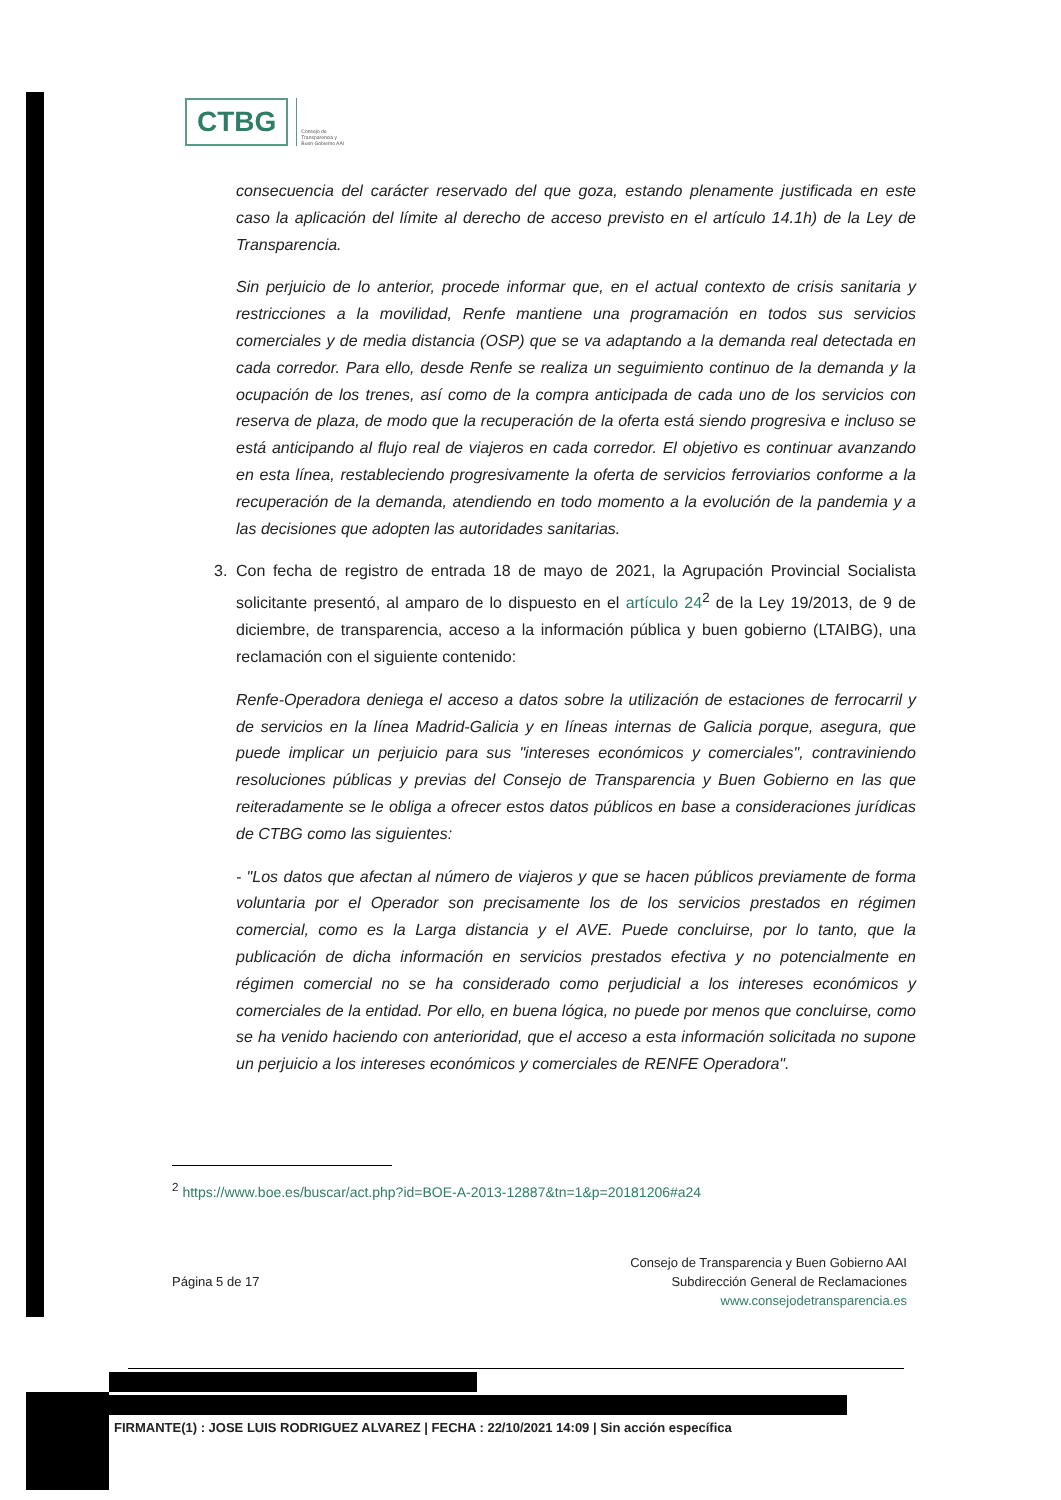CTBG
Consejo de
Transparencia y
Buen Gobierno AAI
consecuencia del carácter reservado del que goza, estando plenamente justificada en este caso la aplicación del límite al derecho de acceso previsto en el artículo 14.1h) de la Ley de Transparencia.
Sin perjuicio de lo anterior, procede informar que, en el actual contexto de crisis sanitaria y restricciones a la movilidad, Renfe mantiene una programación en todos sus servicios comerciales y de media distancia (OSP) que se va adaptando a la demanda real detectada en cada corredor. Para ello, desde Renfe se realiza un seguimiento continuo de la demanda y la ocupación de los trenes, así como de la compra anticipada de cada uno de los servicios con reserva de plaza, de modo que la recuperación de la oferta está siendo progresiva e incluso se está anticipando al flujo real de viajeros en cada corredor. El objetivo es continuar avanzando en esta línea, restableciendo progresivamente la oferta de servicios ferroviarios conforme a la recuperación de la demanda, atendiendo en todo momento a la evolución de la pandemia y a las decisiones que adopten las autoridades sanitarias.
3. Con fecha de registro de entrada 18 de mayo de 2021, la Agrupación Provincial Socialista solicitante presentó, al amparo de lo dispuesto en el artículo 24<sup>2</sup> de la Ley 19/2013, de 9 de diciembre, de transparencia, acceso a la información pública y buen gobierno (LTAIBG), una reclamación con el siguiente contenido:
Renfe-Operadora deniega el acceso a datos sobre la utilización de estaciones de ferrocarril y de servicios en la línea Madrid-Galicia y en líneas internas de Galicia porque, asegura, que puede implicar un perjuicio para sus "intereses económicos y comerciales", contraviniendo resoluciones públicas y previas del Consejo de Transparencia y Buen Gobierno en las que reiteradamente se le obliga a ofrecer estos datos públicos en base a consideraciones jurídicas de CTBG como las siguientes:
- "Los datos que afectan al número de viajeros y que se hacen públicos previamente de forma voluntaria por el Operador son precisamente los de los servicios prestados en régimen comercial, como es la Larga distancia y el AVE. Puede concluirse, por lo tanto, que la publicación de dicha información en servicios prestados efectiva y no potencialmente en régimen comercial no se ha considerado como perjudicial a los intereses económicos y comerciales de la entidad. Por ello, en buena lógica, no puede por menos que concluirse, como se ha venido haciendo con anterioridad, que el acceso a esta información solicitada no supone un perjuicio a los intereses económicos y comerciales de RENFE Operadora".
<sup>2</sup> https://www.boe.es/buscar/act.php?id=BOE-A-2013-12887&tn=1&p=20181206#a24
Página 5 de 17
Consejo de Transparencia y Buen Gobierno AAI
Subdirección General de Reclamaciones
www.consejodetransparencia.es
FIRMANTE(1) : JOSE LUIS RODRIGUEZ ALVAREZ | FECHA : 22/10/2021 14:09 | Sin acción específica